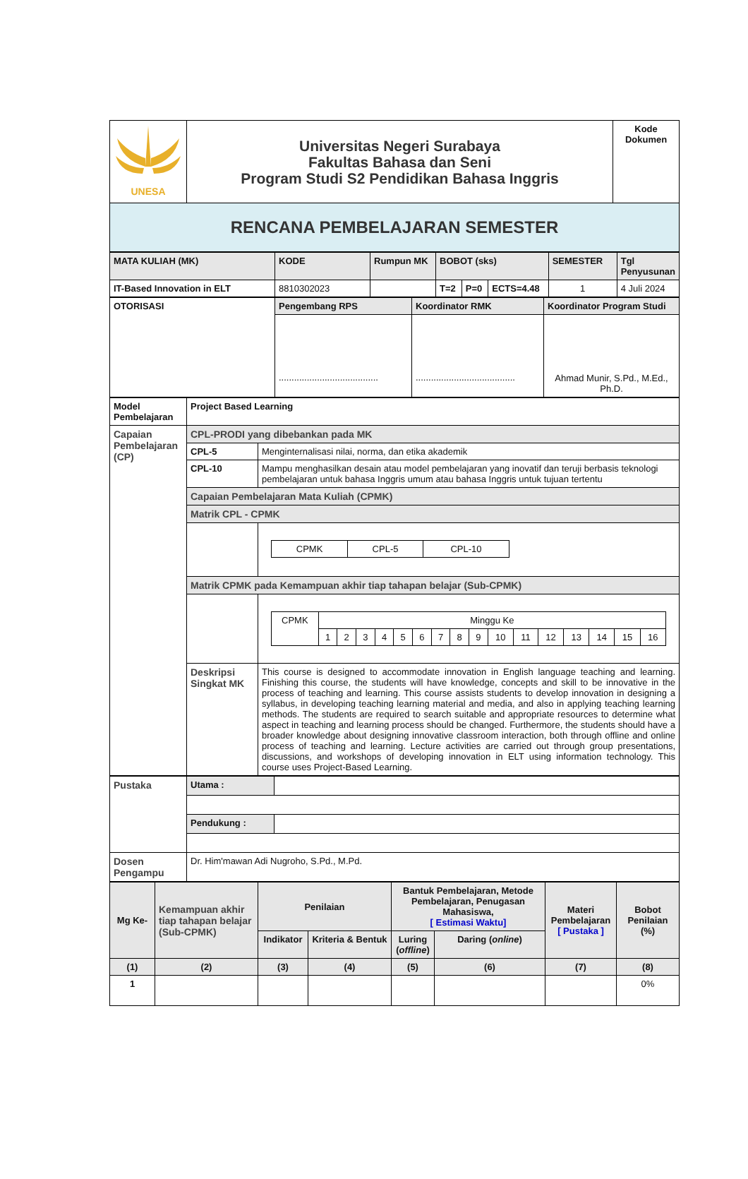| UNESA | Universitas Negeri Surabaya Fakultas Bahasa dan Seni Program Studi S2 Pendidikan Bahasa Inggris | Kode Dokumen |
| RENCANA PEMBELAJARAN SEMESTER | | |
| MATA KULIAH (MK) | KODE | Rumpun MK | BOBOT (sks) | | | SEMESTER | Tgl Penyusunan |
| IT-Based Innovation in ELT | 8810302023 | | T=2 | P=0 | ECTS=4.48 | 1 | 4 Juli 2024 |
| OTORISASI | Pengembang RPS | Koordinator RMK | Koordinator Program Studi |
| | ....................................... | ....................................... | Ahmad Munir, S.Pd., M.Ed., Ph.D. |
| Model Pembelajaran | Project Based Learning | |
| Capaian Pembelajaran (CP) | CPL-PRODI yang dibebankan pada MK | |
| | CPL-5 | Menginternalisasi nilai, norma, dan etika akademik |
| | CPL-10 | Mampu menghasilkan desain atau model pembelajaran yang inovatif dan teruji berbasis teknologi pembelajaran untuk bahasa Inggris umum atau bahasa Inggris untuk tujuan tertentu |
| | Capaian Pembelajaran Mata Kuliah (CPMK) | |
| | Matrik CPL - CPMK | |
| | | / CPMK / CPL-5 / CPL-10 / |
| | Matrik CPMK pada Kemampuan akhir tiap tahapan belajar (Sub-CPMK) | |
| | | / CPMK / Minggu Ke / / / / / / / / / / / / / / / / / / 1 / 2 / 3 / 4 / 5 / 6 / 7 / 8 / 9 / 10 / 11 / 12 / 13 / 14 / 15 / 16 / |
| | Deskripsi Singkat MK | This course is designed to accommodate innovation in English language teaching and learning. Finishing this course, the students will have knowledge, concepts and skill to be innovative in the process of teaching and learning. This course assists students to develop innovation in designing a syllabus, in developing teaching learning material and media, and also in applying teaching learning methods. The students are required to search suitable and appropriate resources to determine what aspect in teaching and learning process should be changed. Furthermore, the students should have a broader knowledge about designing innovative classroom interaction, both through offline and online process of teaching and learning. Lecture activities are carried out through group presentations, discussions, and workshops of developing innovation in ELT using information technology. This course uses Project-Based Learning. |
| Pustaka | Utama : | |
| | Pendukung : | |
| Dosen Pengampu | Dr. Him'mawan Adi Nugroho, S.Pd., M.Pd. | |
| Mg Ke- | Kemampuan akhir tiap tahapan belajar (Sub-CPMK) | Penilaian | | Bantuk Pembelajaran, Metode Pembelajaran, Penugasan Mahasiswa, [ Estimasi Waktu] | | Materi Pembelajaran [ Pustaka ] | Bobot Penilaian (%) |
| | | Indikator | Kriteria & Bentuk | Luring ( offline ) | Daring ( online ) | | |
| (1) | (2) | (3) | (4) | (5) | (6) | (7) | (8) |
| 1 | | | | | | | 0% |